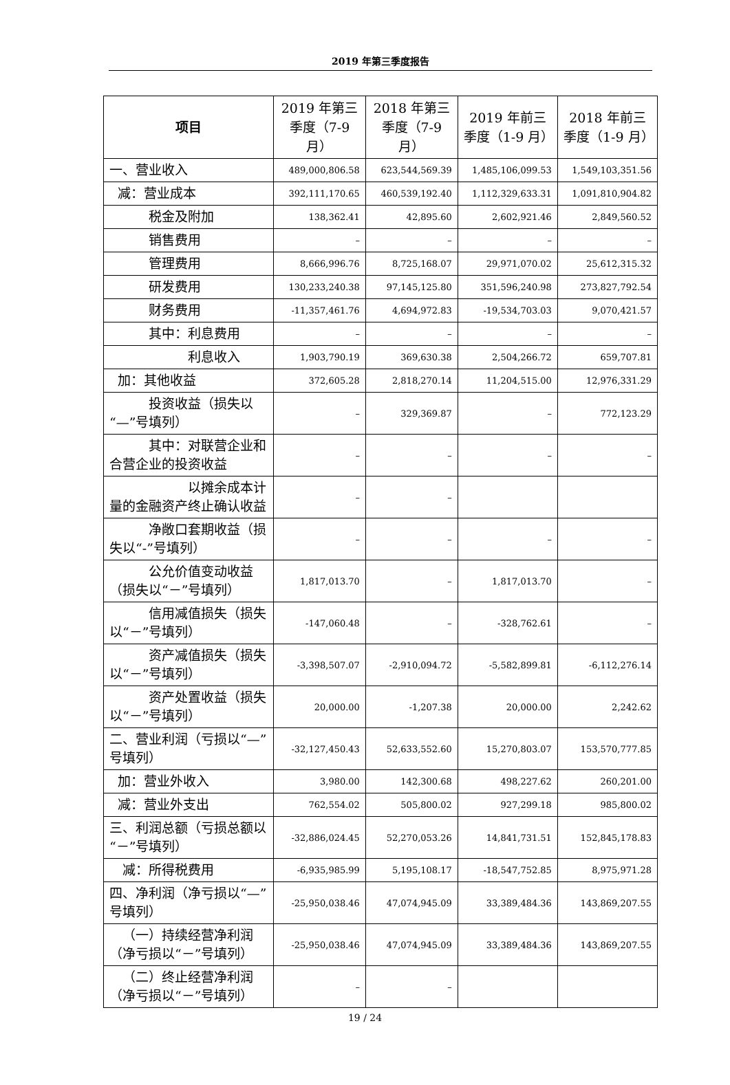2019 年第三季度报告
| 项目 | 2019 年第三季度（7-9 月） | 2018 年第三季度（7-9 月） | 2019 年前三季度（1-9 月） | 2018 年前三季度（1-9 月） |
| --- | --- | --- | --- | --- |
| 一、营业收入 | 489,000,806.58 | 623,544,569.39 | 1,485,106,099.53 | 1,549,103,351.56 |
| 减：营业成本 | 392,111,170.65 | 460,539,192.40 | 1,112,329,633.31 | 1,091,810,904.82 |
| 税金及附加 | 138,362.41 | 42,895.60 | 2,602,921.46 | 2,849,560.52 |
| 销售费用 | – | – | – | – |
| 管理费用 | 8,666,996.76 | 8,725,168.07 | 29,971,070.02 | 25,612,315.32 |
| 研发费用 | 130,233,240.38 | 97,145,125.80 | 351,596,240.98 | 273,827,792.54 |
| 财务费用 | -11,357,461.76 | 4,694,972.83 | -19,534,703.03 | 9,070,421.57 |
| 其中：利息费用 | – | – | – | – |
| 利息收入 | 1,903,790.19 | 369,630.38 | 2,504,266.72 | 659,707.81 |
| 加：其他收益 | 372,605.28 | 2,818,270.14 | 11,204,515.00 | 12,976,331.29 |
| 投资收益（损失以“—”号填列） | – | 329,369.87 | – | 772,123.29 |
| 其中：对联营企业和合营企业的投资收益 | – | – | – | – |
| 以摊余成本计量的金融资产终止确认收益 | – | – | | |
| 净敞口套期收益（损失以“-”号填列） | – | – | – | – |
| 公允价值变动收益（损失以“－”号填列） | 1,817,013.70 | – | 1,817,013.70 | – |
| 信用减值损失（损失以“－”号填列） | -147,060.48 | – | -328,762.61 | – |
| 资产减值损失（损失以“－”号填列） | -3,398,507.07 | -2,910,094.72 | -5,582,899.81 | -6,112,276.14 |
| 资产处置收益（损失以“－”号填列） | 20,000.00 | -1,207.38 | 20,000.00 | 2,242.62 |
| 二、营业利润（亏损以“—”号填列） | -32,127,450.43 | 52,633,552.60 | 15,270,803.07 | 153,570,777.85 |
| 加：营业外收入 | 3,980.00 | 142,300.68 | 498,227.62 | 260,201.00 |
| 减：营业外支出 | 762,554.02 | 505,800.02 | 927,299.18 | 985,800.02 |
| 三、利润总额（亏损总额以“－”号填列） | -32,886,024.45 | 52,270,053.26 | 14,841,731.51 | 152,845,178.83 |
| 减：所得税费用 | -6,935,985.99 | 5,195,108.17 | -18,547,752.85 | 8,975,971.28 |
| 四、净利润（净亏损以“—”号填列） | -25,950,038.46 | 47,074,945.09 | 33,389,484.36 | 143,869,207.55 |
| （一）持续经营净利润（净亏损以“－”号填列） | -25,950,038.46 | 47,074,945.09 | 33,389,484.36 | 143,869,207.55 |
| （二）终止经营净利润（净亏损以“－”号填列） | – | – | | |
19 / 24